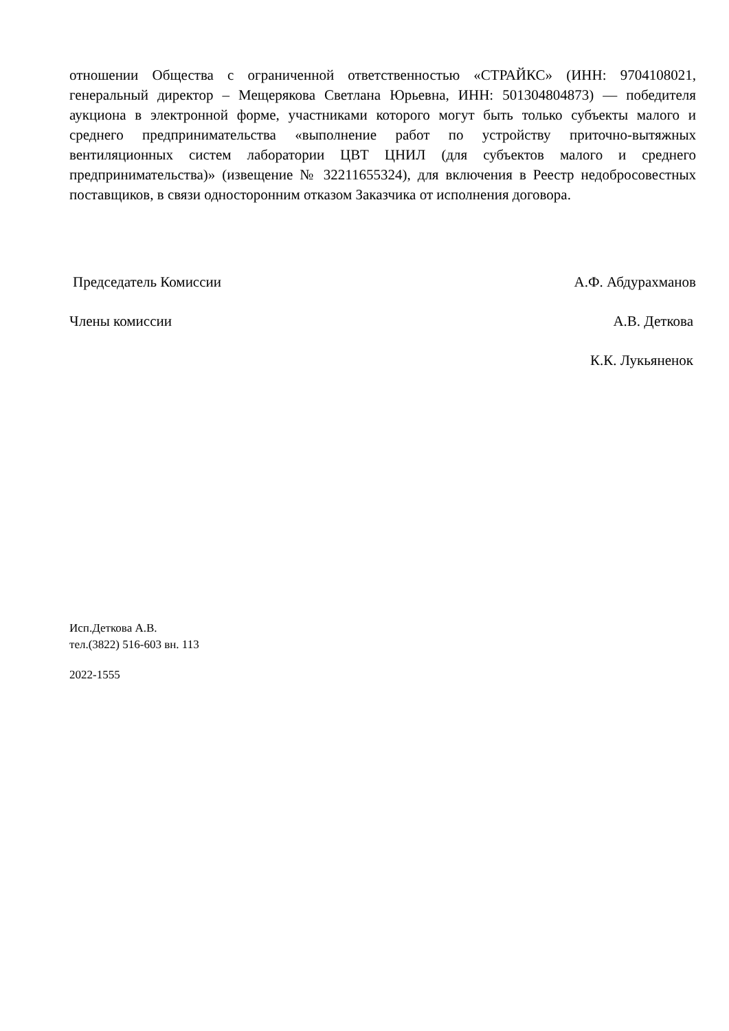отношении Общества с ограниченной ответственностью «СТРАЙКС» (ИНН: 9704108021, генеральный директор – Мещерякова Светлана Юрьевна, ИНН: 501304804873) — победителя аукциона в электронной форме, участниками которого могут быть только субъекты малого и среднего предпринимательства «выполнение работ по устройству приточно-вытяжных вентиляционных систем лаборатории ЦВТ ЦНИЛ (для субъектов малого и среднего предпринимательства)» (извещение № 32211655324), для включения в Реестр недобросовестных поставщиков, в связи односторонним отказом Заказчика от исполнения договора.
Председатель Комиссии А.Ф. Абдурахманов
Члены комиссии А.В. Деткова
К.К. Лукьяненок
Исп.Деткова А.В.
тел.(3822) 516-603 вн. 113
2022-1555